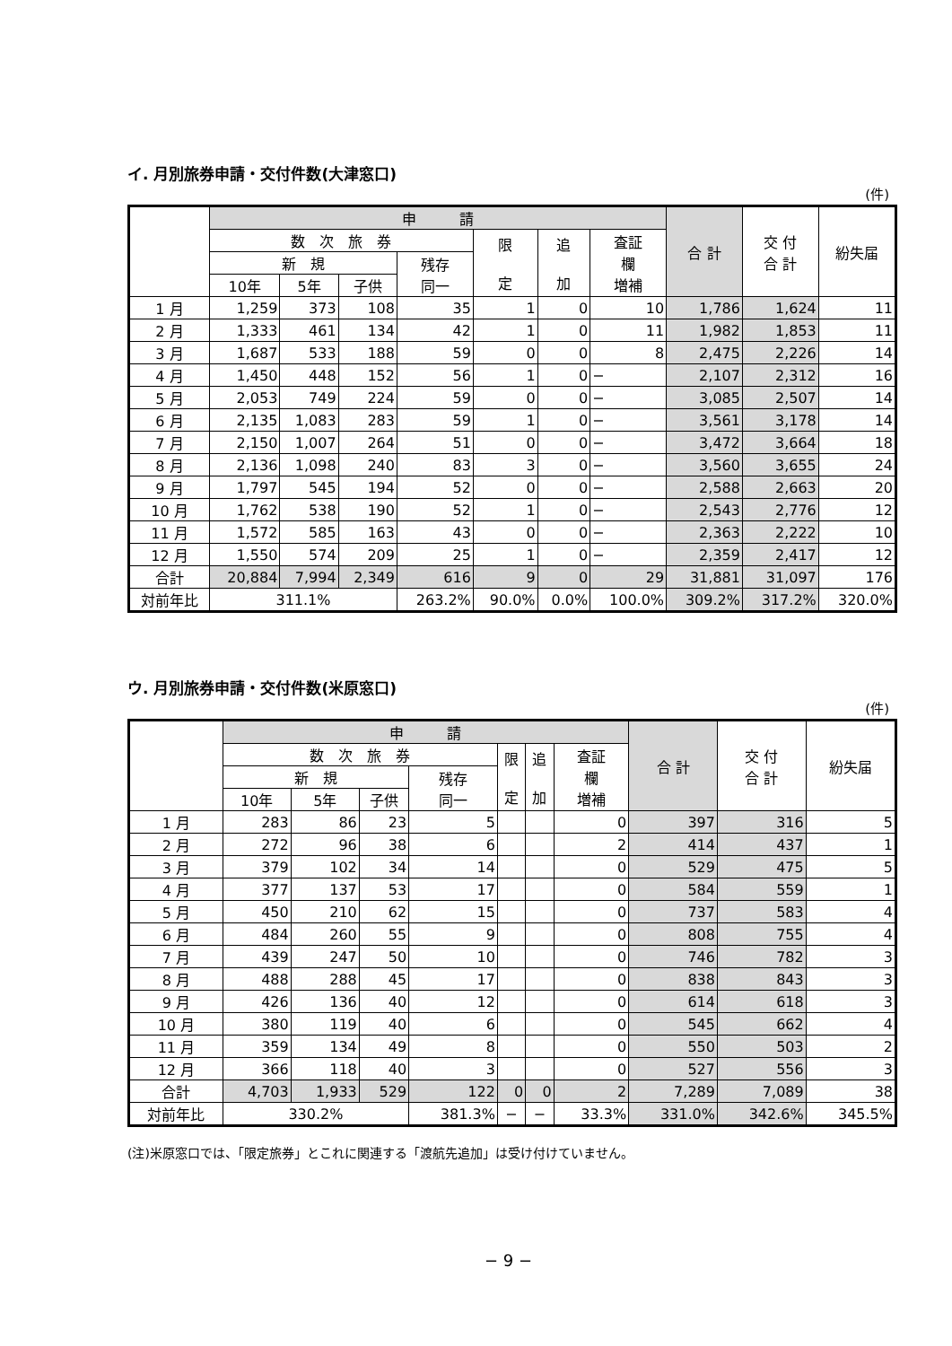イ. 月別旅券申請・交付件数(大津窓口)
(件)
| | 申 請 | | | | | | | 合 計 | 交 付 合 計 | 紛失届 |
| --- | --- | --- | --- | --- | --- | --- | --- | --- | --- | --- |
| | 数 次 旅 券 | | | | 限 定 | 追 加 | 査証 欄 増補 | | | |
| | 新 規 | | | 残存 同一 | | | | | | |
| | 10年 | 5年 | 子供 | | | | | | | |
| 1 月 | 1,259 | 373 | 108 | 35 | 1 | 0 | 10 | 1,786 | 1,624 | 11 |
| 2 月 | 1,333 | 461 | 134 | 42 | 1 | 0 | 11 | 1,982 | 1,853 | 11 |
| 3 月 | 1,687 | 533 | 188 | 59 | 0 | 0 | 8 | 2,475 | 2,226 | 14 |
| 4 月 | 1,450 | 448 | 152 | 56 | 1 | 0 | − | 2,107 | 2,312 | 16 |
| 5 月 | 2,053 | 749 | 224 | 59 | 0 | 0 | − | 3,085 | 2,507 | 14 |
| 6 月 | 2,135 | 1,083 | 283 | 59 | 1 | 0 | − | 3,561 | 3,178 | 14 |
| 7 月 | 2,150 | 1,007 | 264 | 51 | 0 | 0 | − | 3,472 | 3,664 | 18 |
| 8 月 | 2,136 | 1,098 | 240 | 83 | 3 | 0 | − | 3,560 | 3,655 | 24 |
| 9 月 | 1,797 | 545 | 194 | 52 | 0 | 0 | − | 2,588 | 2,663 | 20 |
| 10 月 | 1,762 | 538 | 190 | 52 | 1 | 0 | − | 2,543 | 2,776 | 12 |
| 11 月 | 1,572 | 585 | 163 | 43 | 0 | 0 | − | 2,363 | 2,222 | 10 |
| 12 月 | 1,550 | 574 | 209 | 25 | 1 | 0 | − | 2,359 | 2,417 | 12 |
| 合計 | 20,884 | 7,994 | 2,349 | 616 | 9 | 0 | 29 | 31,881 | 31,097 | 176 |
| 対前年比 | 311.1% | | | 263.2% | 90.0% | 0.0% | 100.0% | 309.2% | 317.2% | 320.0% |
ウ. 月別旅券申請・交付件数(米原窓口)
(件)
| | 申 請 | | | | | | | 合 計 | 交 付 合 計 | 紛失届 |
| --- | --- | --- | --- | --- | --- | --- | --- | --- | --- | --- |
| | 数 次 旅 券 | | | | 限 定 | 追 加 | 査証 欄 増補 | | | |
| | 新 規 | | | 残存 同一 | | | | | | |
| | 10年 | 5年 | 子供 | | | | | | | |
| 1 月 | 283 | 86 | 23 | 5 | | | 0 | 397 | 316 | 5 |
| 2 月 | 272 | 96 | 38 | 6 | | | 2 | 414 | 437 | 1 |
| 3 月 | 379 | 102 | 34 | 14 | | | 0 | 529 | 475 | 5 |
| 4 月 | 377 | 137 | 53 | 17 | | | 0 | 584 | 559 | 1 |
| 5 月 | 450 | 210 | 62 | 15 | | | 0 | 737 | 583 | 4 |
| 6 月 | 484 | 260 | 55 | 9 | | | 0 | 808 | 755 | 4 |
| 7 月 | 439 | 247 | 50 | 10 | | | 0 | 746 | 782 | 3 |
| 8 月 | 488 | 288 | 45 | 17 | | | 0 | 838 | 843 | 3 |
| 9 月 | 426 | 136 | 40 | 12 | | | 0 | 614 | 618 | 3 |
| 10 月 | 380 | 119 | 40 | 6 | | | 0 | 545 | 662 | 4 |
| 11 月 | 359 | 134 | 49 | 8 | | | 0 | 550 | 503 | 2 |
| 12 月 | 366 | 118 | 40 | 3 | | | 0 | 527 | 556 | 3 |
| 合計 | 4,703 | 1,933 | 529 | 122 | 0 | 0 | 2 | 7,289 | 7,089 | 38 |
| 対前年比 | 330.2% | | | 381.3% | − | − | 33.3% | 331.0% | 342.6% | 345.5% |
(注)米原窓口では、「限定旅券」とこれに関連する「渡航先追加」は受け付けていません。
− 9 −